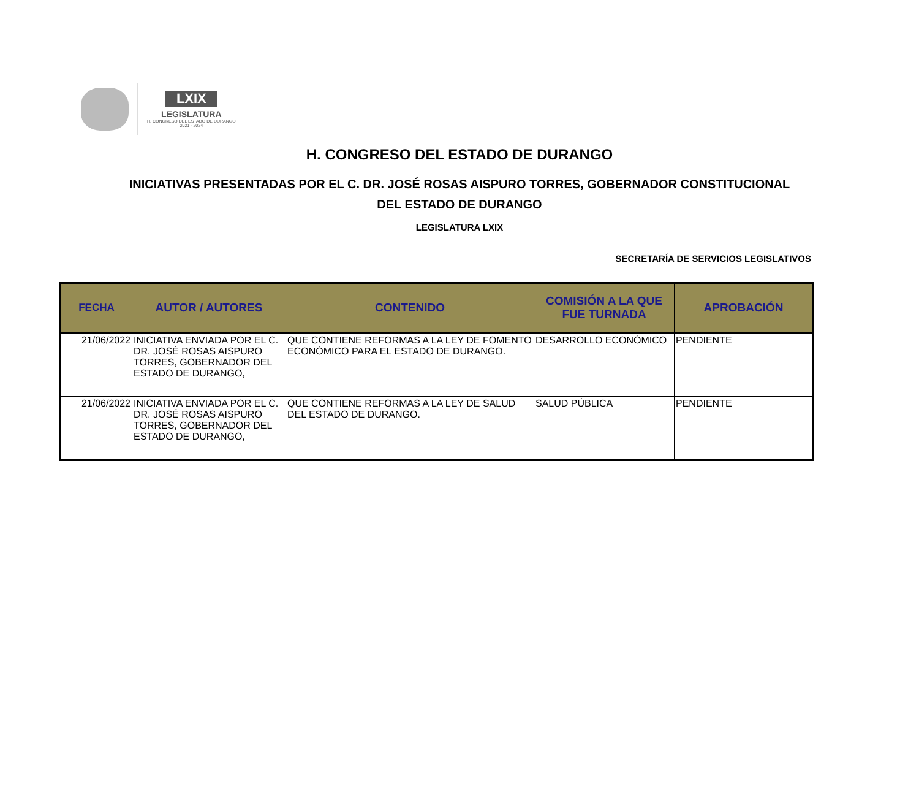LXIX
LEGISLATURA
H. CONGRESO DEL ESTADO DE DURANGO
2021 - 2024
H. CONGRESO DEL ESTADO DE DURANGO
INICIATIVAS PRESENTADAS POR EL C. DR. JOSÉ ROSAS AISPURO TORRES, GOBERNADOR CONSTITUCIONAL DEL ESTADO DE DURANGO
LEGISLATURA LXIX
SECRETARÍA DE SERVICIOS LEGISLATIVOS
| FECHA | AUTOR / AUTORES | CONTENIDO | COMISIÓN A LA QUE FUE TURNADA | APROBACIÓN |
| --- | --- | --- | --- | --- |
| 21/06/2022 | INICIATIVA ENVIADA POR EL C. DR. JOSÉ ROSAS AISPURO TORRES, GOBERNADOR DEL ESTADO DE DURANGO, | QUE CONTIENE REFORMAS A LA LEY DE FOMENTO ECONÓMICO PARA EL ESTADO DE DURANGO. | DESARROLLO ECONÓMICO | PENDIENTE |
| 21/06/2022 | INICIATIVA ENVIADA POR EL C. DR. JOSÉ ROSAS AISPURO TORRES, GOBERNADOR DEL ESTADO DE DURANGO, | QUE CONTIENE REFORMAS A LA LEY DE SALUD DEL ESTADO DE DURANGO. | SALUD PÚBLICA | PENDIENTE |